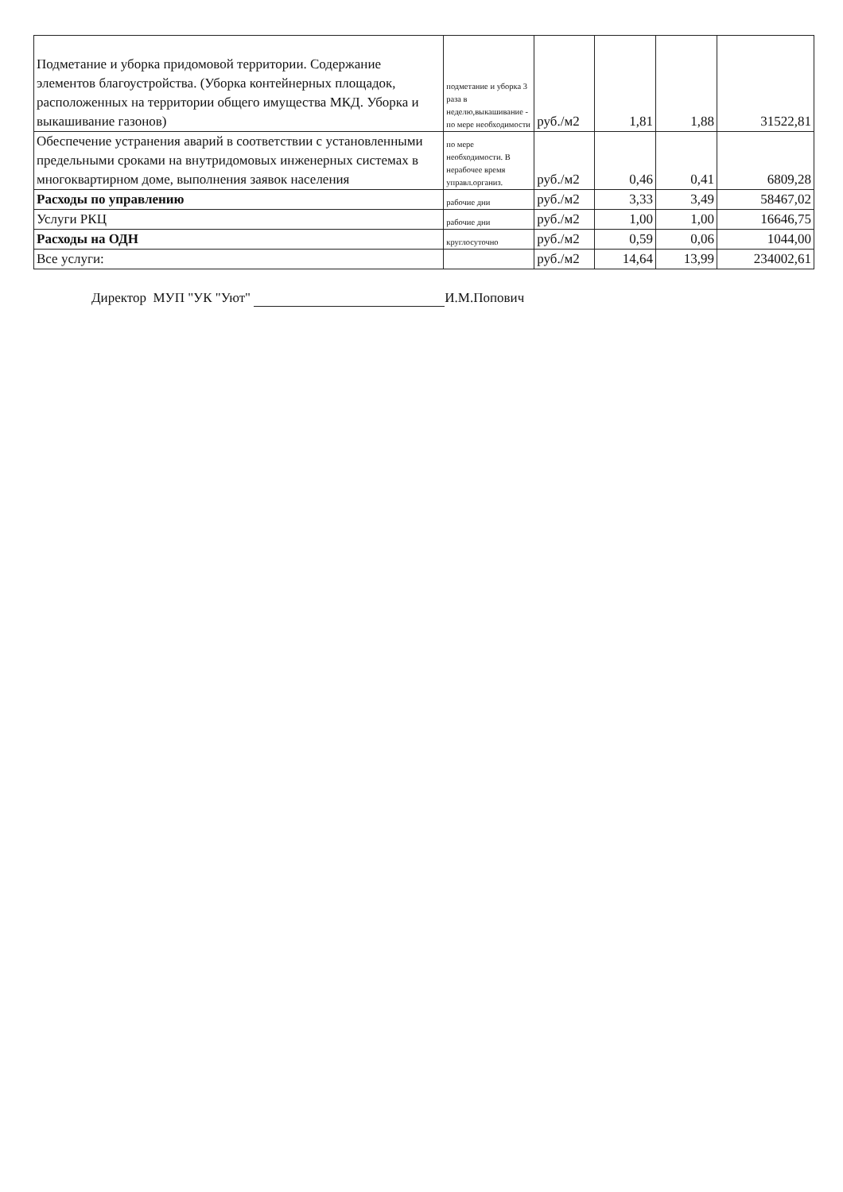| Подметание и уборка придомовой территории. Содержание элементов благоустройства. (Уборка контейнерных площадок, расположенных на территории общего имущества МКД. Уборка и выкашивание газонов) | подметание и уборка 3 раза в неделю,выкашивание - по мере необходимости | руб./м2 | 1,81 | 1,88 | 31522,81 |
| Обеспечение устранения аварий в соответствии с установленными предельными сроками на внутридомовых инженерных системах в многоквартирном доме, выполнения заявок населения | по мере необходимости. В нерабочее время управл.организ. | руб./м2 | 0,46 | 0,41 | 6809,28 |
| Расходы по управлению | рабочие дни | руб./м2 | 3,33 | 3,49 | 58467,02 |
| Услуги РКЦ | рабочие дни | руб./м2 | 1,00 | 1,00 | 16646,75 |
| Расходы на ОДН | круглосуточно | руб./м2 | 0,59 | 0,06 | 1044,00 |
| Все услуги: | | руб./м2 | 14,64 | 13,99 | 234002,61 |
Директор МУП "УК "Уют" И.М.Попович